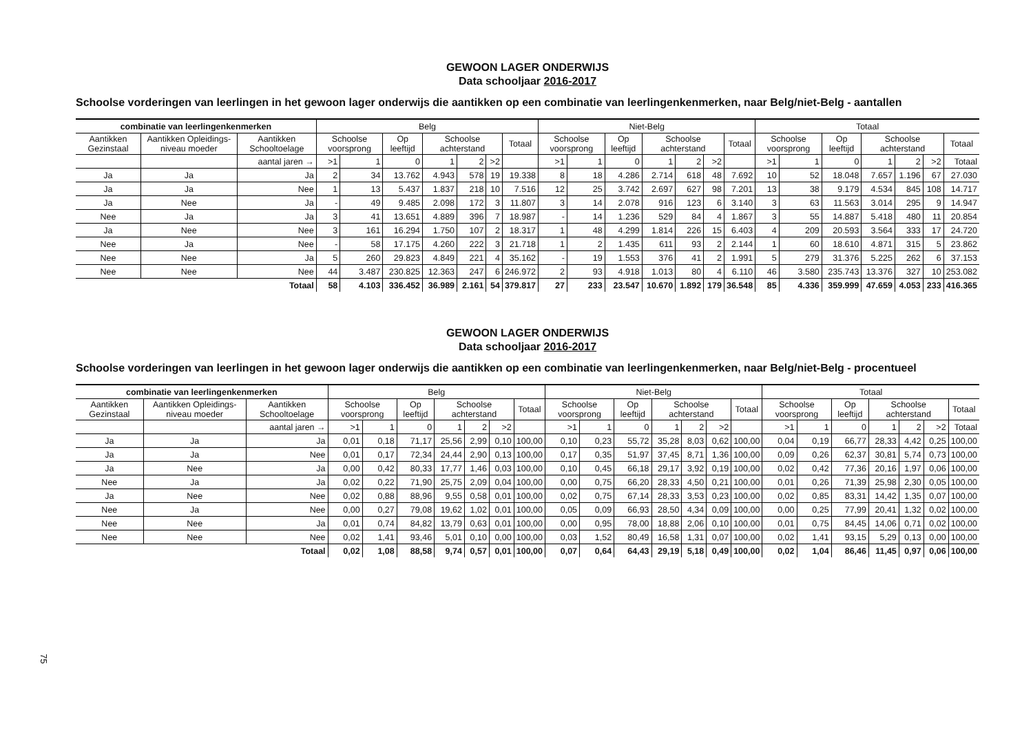GEWOON LAGER ONDERWIJS
Data schooljaar 2016-2017
Schoolse vorderingen van leerlingen in het gewoon lager onderwijs die aantikken op een combinatie van leerlingenkenmerken, naar Belg/niet-Belg - aantallen
| combinatie van leerlingenkenmerken | | | Belg | | | | | | | Niet-Belg | | | | | | | Totaal | | | | | | |
| --- | --- | --- | --- | --- | --- | --- | --- | --- | --- | --- | --- | --- | --- | --- | --- | --- | --- | --- | --- | --- | --- | --- | --- |
| Aantikken Gezinstaal | Aantikken Opleidings-niveau moeder | Aantikken Schooltoelage | Schoolse voorsprong | | Op leeftijd | Schoolse achterstand | | | Totaal | Schoolse voorsprong | | Op leeftijd | Schoolse achterstand | | | Totaal | Schoolse voorsprong | | Op leeftijd | Schoolse achterstand | | | Totaal |
| | | aantal jaren → | >1 | 1 | 0 | 1 | 2 | >2 | | >1 | 1 | 0 | 1 | 2 | >2 | | >1 | 1 | 0 | 1 | 2 | >2 | Totaal |
| Ja | Ja | Ja | 2 | 34 | 13.762 | 4.943 | 578 | 19 | 19.338 | 8 | 18 | 4.286 | 2.714 | 618 | 48 | 7.692 | 10 | 52 | 18.048 | 7.657 | 1.196 | 67 | 27.030 |
| Ja | Ja | Nee | 1 | 13 | 5.437 | 1.837 | 218 | 10 | 7.516 | 12 | 25 | 3.742 | 2.697 | 627 | 98 | 7.201 | 13 | 38 | 9.179 | 4.534 | 845 | 108 | 14.717 |
| Ja | Nee | Ja | - | 49 | 9.485 | 2.098 | 172 | 3 | 11.807 | 3 | 14 | 2.078 | 916 | 123 | 6 | 3.140 | 3 | 63 | 11.563 | 3.014 | 295 | 9 | 14.947 |
| Nee | Ja | Ja | 3 | 41 | 13.651 | 4.889 | 396 | 7 | 18.987 | - | 14 | 1.236 | 529 | 84 | 4 | 1.867 | 3 | 55 | 14.887 | 5.418 | 480 | 11 | 20.854 |
| Ja | Nee | Nee | 3 | 161 | 16.294 | 1.750 | 107 | 2 | 18.317 | 1 | 48 | 4.299 | 1.814 | 226 | 15 | 6.403 | 4 | 209 | 20.593 | 3.564 | 333 | 17 | 24.720 |
| Nee | Ja | Nee | - | 58 | 17.175 | 4.260 | 222 | 3 | 21.718 | 1 | 2 | 1.435 | 611 | 93 | 2 | 2.144 | 1 | 60 | 18.610 | 4.871 | 315 | 5 | 23.862 |
| Nee | Nee | Ja | 5 | 260 | 29.823 | 4.849 | 221 | 4 | 35.162 | - | 19 | 1.553 | 376 | 41 | 2 | 1.991 | 5 | 279 | 31.376 | 5.225 | 262 | 6 | 37.153 |
| Nee | Nee | Nee | 44 | 3.487 | 230.825 | 12.363 | 247 | 6 | 246.972 | 2 | 93 | 4.918 | 1.013 | 80 | 4 | 6.110 | 46 | 3.580 | 235.743 | 13.376 | 327 | 10 | 253.082 |
| | | Totaal | 58 | 4.103 | 336.452 | 36.989 | 2.161 | 54 | 379.817 | 27 | 233 | 23.547 | 10.670 | 1.892 | 179 | 36.548 | 85 | 4.336 | 359.999 | 47.659 | 4.053 | 233 | 416.365 |
GEWOON LAGER ONDERWIJS
Data schooljaar 2016-2017
Schoolse vorderingen van leerlingen in het gewoon lager onderwijs die aantikken op een combinatie van leerlingenkenmerken, naar Belg/niet-Belg - procentueel
| combinatie van leerlingenkenmerken | | | Belg | | | | | | | Niet-Belg | | | | | | | Totaal | | | | | | |
| --- | --- | --- | --- | --- | --- | --- | --- | --- | --- | --- | --- | --- | --- | --- | --- | --- | --- | --- | --- | --- | --- | --- | --- |
| Aantikken Gezinstaal | Aantikken Opleidings-niveau moeder | Aantikken Schooltoelage | Schoolse voorsprong | | Op leeftijd | Schoolse achterstand | | | Totaal | Schoolse voorsprong | | Op leeftijd | Schoolse achterstand | | | Totaal | Schoolse voorsprong | | Op leeftijd | Schoolse achterstand | | | Totaal |
| | | aantal jaren → | >1 | 1 | 0 | 1 | 2 | >2 | | >1 | 1 | 0 | 1 | 2 | >2 | | >1 | 1 | 0 | 1 | 2 | >2 | Totaal |
| Ja | Ja | Ja | 0,01 | 0,18 | 71,17 | 25,56 | 2,99 | 0,10 | 100,00 | 0,10 | 0,23 | 55,72 | 35,28 | 8,03 | 0,62 | 100,00 | 0,04 | 0,19 | 66,77 | 28,33 | 4,42 | 0,25 | 100,00 |
| Ja | Ja | Nee | 0,01 | 0,17 | 72,34 | 24,44 | 2,90 | 0,13 | 100,00 | 0,17 | 0,35 | 51,97 | 37,45 | 8,71 | 1,36 | 100,00 | 0,09 | 0,26 | 62,37 | 30,81 | 5,74 | 0,73 | 100,00 |
| Ja | Nee | Ja | 0,00 | 0,42 | 80,33 | 17,77 | 1,46 | 0,03 | 100,00 | 0,10 | 0,45 | 66,18 | 29,17 | 3,92 | 0,19 | 100,00 | 0,02 | 0,42 | 77,36 | 20,16 | 1,97 | 0,06 | 100,00 |
| Nee | Ja | Ja | 0,02 | 0,22 | 71,90 | 25,75 | 2,09 | 0,04 | 100,00 | 0,00 | 0,75 | 66,20 | 28,33 | 4,50 | 0,21 | 100,00 | 0,01 | 0,26 | 71,39 | 25,98 | 2,30 | 0,05 | 100,00 |
| Ja | Nee | Nee | 0,02 | 0,88 | 88,96 | 9,55 | 0,58 | 0,01 | 100,00 | 0,02 | 0,75 | 67,14 | 28,33 | 3,53 | 0,23 | 100,00 | 0,02 | 0,85 | 83,31 | 14,42 | 1,35 | 0,07 | 100,00 |
| Nee | Ja | Nee | 0,00 | 0,27 | 79,08 | 19,62 | 1,02 | 0,01 | 100,00 | 0,05 | 0,09 | 66,93 | 28,50 | 4,34 | 0,09 | 100,00 | 0,00 | 0,25 | 77,99 | 20,41 | 1,32 | 0,02 | 100,00 |
| Nee | Nee | Ja | 0,01 | 0,74 | 84,82 | 13,79 | 0,63 | 0,01 | 100,00 | 0,00 | 0,95 | 78,00 | 18,88 | 2,06 | 0,10 | 100,00 | 0,01 | 0,75 | 84,45 | 14,06 | 0,71 | 0,02 | 100,00 |
| Nee | Nee | Nee | 0,02 | 1,41 | 93,46 | 5,01 | 0,10 | 0,00 | 100,00 | 0,03 | 1,52 | 80,49 | 16,58 | 1,31 | 0,07 | 100,00 | 0,02 | 1,41 | 93,15 | 5,29 | 0,13 | 0,00 | 100,00 |
| | | Totaal | 0,02 | 1,08 | 88,58 | 9,74 | 0,57 | 0,01 | 100,00 | 0,07 | 0,64 | 64,43 | 29,19 | 5,18 | 0,49 | 100,00 | 0,02 | 1,04 | 86,46 | 11,45 | 0,97 | 0,06 | 100,00 |
75